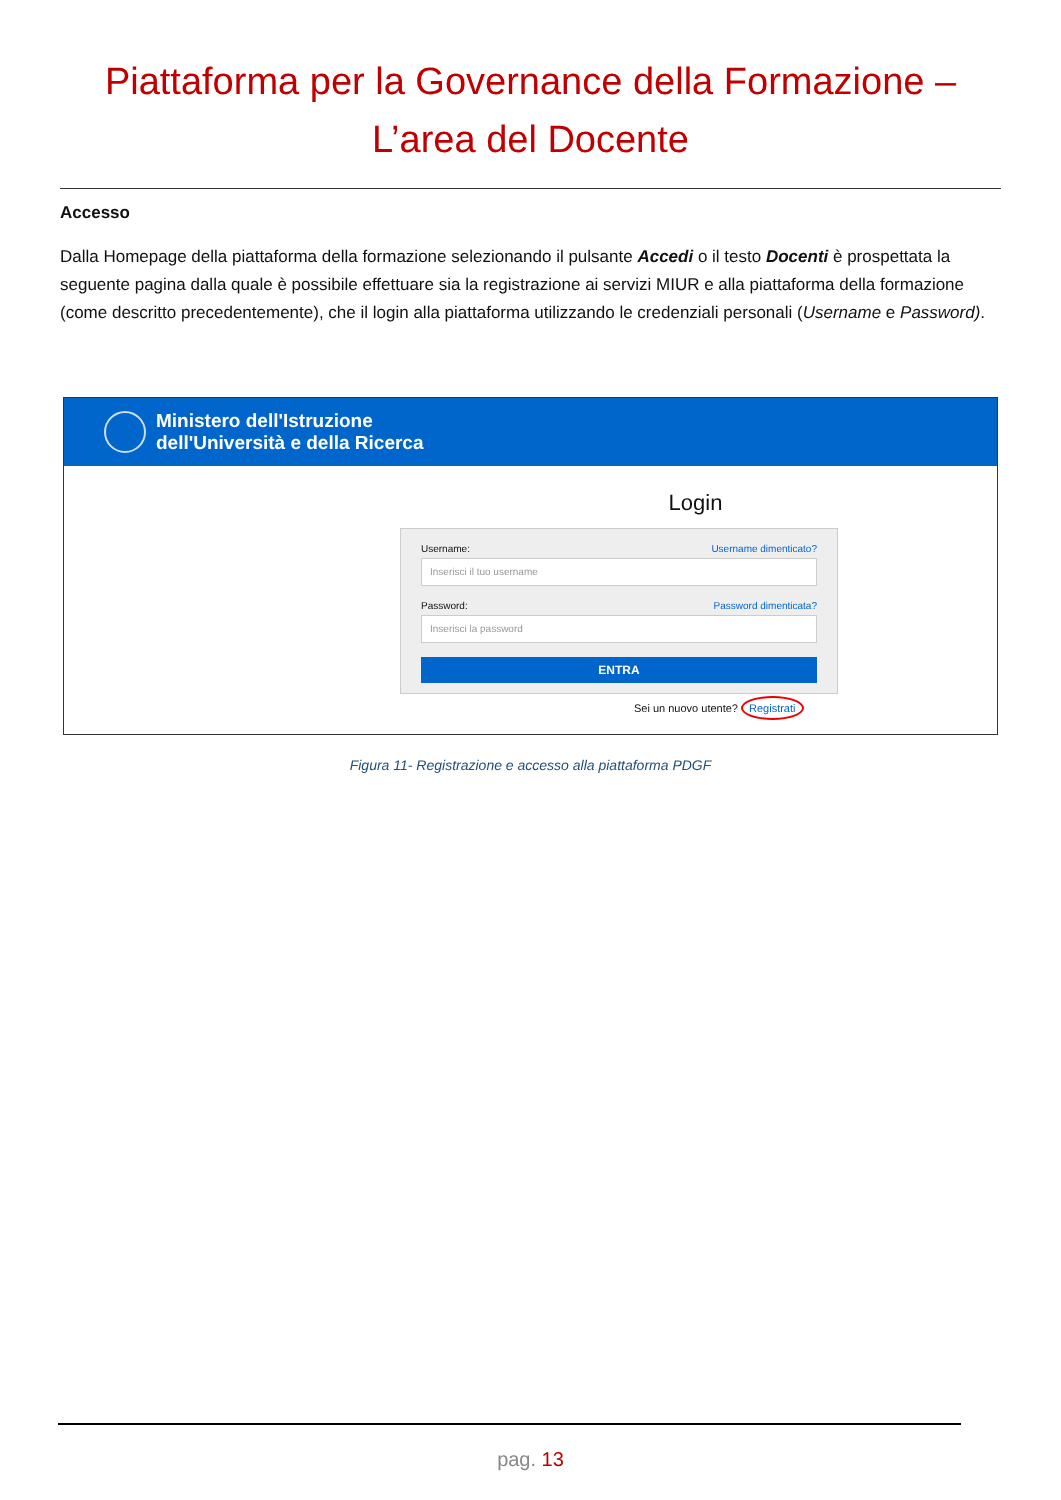Piattaforma per la Governance della Formazione –
L’area del Docente
Accesso
Dalla Homepage della piattaforma della formazione selezionando il pulsante Accedi o il testo Docenti è prospettata la seguente pagina dalla quale è possibile effettuare sia la registrazione ai servizi MIUR e alla piattaforma della formazione (come descritto precedentemente), che il login alla piattaforma utilizzando le credenziali personali (Username e Password).
Ministero dell'Istruzione
dell'Università e della Ricerca
Login
Username: Username dimenticato?
Inserisci il tuo username
Password: Password dimenticata?
Inserisci la password
ENTRA
Sei un nuovo utente? Registrati
Figura 11- Registrazione e accesso alla piattaforma PDGF
pag. 13